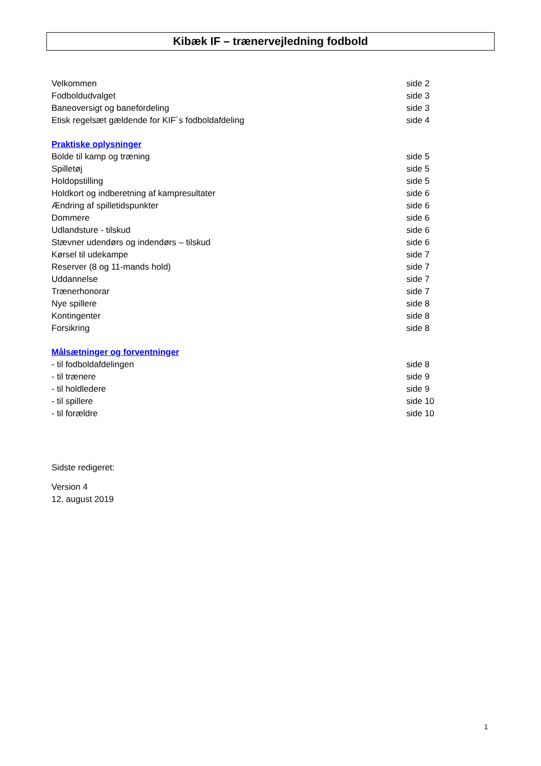Kibæk IF – trænervejledning fodbold
Velkommen side 2
Fodboldudvalget side 3
Baneoversigt og banefordeling side 3
Etisk regelsæt gældende for KIF´s fodboldafdeling side 4
Praktiske oplysninger
Bolde til kamp og træning side 5
Spilletøj side 5
Holdopstilling side 5
Holdkort og indberetning af kampresultater side 6
Ændring af spilletidspunkter side 6
Dommere side 6
Udlandsture - tilskud side 6
Stævner udendørs og indendørs – tilskud side 6
Kørsel til udekampe side 7
Reserver (8 og 11-mands hold) side 7
Uddannelse side 7
Trænerhonorar side 7
Nye spillere side 8
Kontingenter side 8
Forsikring side 8
Målsætninger og forventninger
- til fodboldafdelingen side 8
- til trænere side 9
- til holdledere side 9
- til spillere side 10
- til forældre side 10
Sidste redigeret:
Version 4
12. august 2019
1